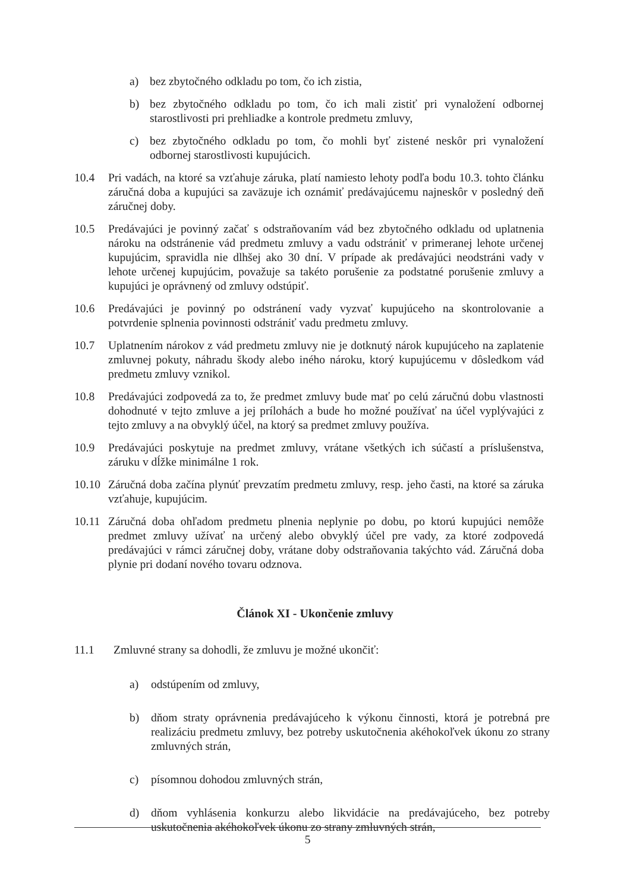a) bez zbytočného odkladu po tom, čo ich zistia,
b) bez zbytočného odkladu po tom, čo ich mali zistiť pri vynaložení odbornej starostlivosti pri prehliadke a kontrole predmetu zmluvy,
c) bez zbytočného odkladu po tom, čo mohli byť zistené neskôr pri vynaložení odbornej starostlivosti kupujúcich.
10.4 Pri vadách, na ktoré sa vzťahuje záruka, platí namiesto lehoty podľa bodu 10.3. tohto článku záručná doba a kupujúci sa zaväzuje ich oznámiť predávajúcemu najneskôr v posledný deň záručnej doby.
10.5 Predávajúci je povinný začať s odstraňovaním vád bez zbytočného odkladu od uplatnenia nároku na odstránenie vád predmetu zmluvy a vadu odstrániť v primeranej lehote určenej kupujúcim, spravidla nie dlhšej ako 30 dní. V prípade ak predávajúci neodstráni vady v lehote určenej kupujúcim, považuje sa takéto porušenie za podstatné porušenie zmluvy a kupujúci je oprávnený od zmluvy odstúpiť.
10.6 Predávajúci je povinný po odstránení vady vyzvať kupujúceho na skontrolovanie a potvrdenie splnenia povinnosti odstrániť vadu predmetu zmluvy.
10.7 Uplatnením nárokov z vád predmetu zmluvy nie je dotknutý nárok kupujúceho na zaplatenie zmluvnej pokuty, náhradu škody alebo iného nároku, ktorý kupujúcemu v dôsledkom vád predmetu zmluvy vznikol.
10.8 Predávajúci zodpovedá za to, že predmet zmluvy bude mať po celú záručnú dobu vlastnosti dohodnuté v tejto zmluve a jej prílohách a bude ho možné používať na účel vyplývajúci z tejto zmluvy a na obvyklý účel, na ktorý sa predmet zmluvy používa.
10.9 Predávajúci poskytuje na predmet zmluvy, vrátane všetkých ich súčastí a príslušenstva, záruku v dĺžke minimálne 1 rok.
10.10 Záručná doba začína plynúť prevzatím predmetu zmluvy, resp. jeho časti, na ktoré sa záruka vzťahuje, kupujúcim.
10.11 Záručná doba ohľadom predmetu plnenia neplynie po dobu, po ktorú kupujúci nemôže predmet zmluvy užívať na určený alebo obvyklý účel pre vady, za ktoré zodpovedá predávajúci v rámci záručnej doby, vrátane doby odstraňovania takýchto vád. Záručná doba plynie pri dodaní nového tovaru odznova.
Článok XI - Ukončenie zmluvy
11.1 Zmluvné strany sa dohodli, že zmluvu je možné ukončiť:
a) odstúpením od zmluvy,
b) dňom straty oprávnenia predávajúceho k výkonu činnosti, ktorá je potrebná pre realizáciu predmetu zmluvy, bez potreby uskutočnenia akéhokoľvek úkonu zo strany zmluvných strán,
c) písomnou dohodou zmluvných strán,
d) dňom vyhlásenia konkurzu alebo likvidácie na predávajúceho, bez potreby uskutočnenia akéhokoľvek úkonu zo strany zmluvných strán,
5